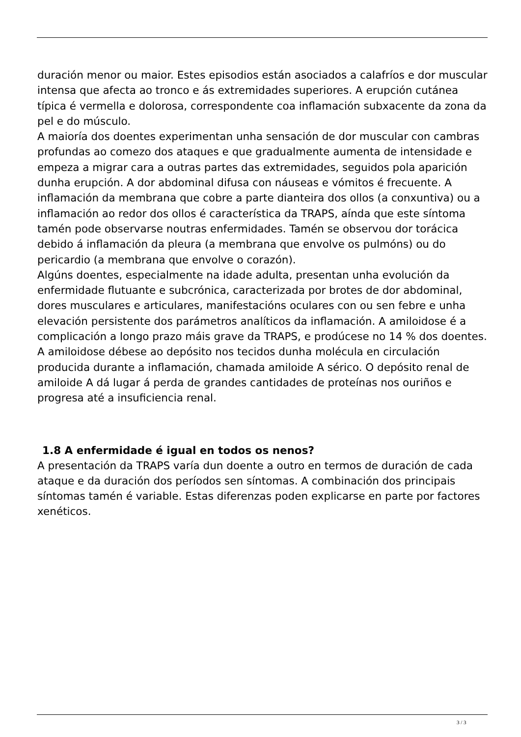duración menor ou maior. Estes episodios están asociados a calafríos e dor muscular intensa que afecta ao tronco e ás extremidades superiores. A erupción cutánea típica é vermella e dolorosa, correspondente coa inflamación subxacente da zona da pel e do músculo.
A maioría dos doentes experimentan unha sensación de dor muscular con cambras profundas ao comezo dos ataques e que gradualmente aumenta de intensidade e empeza a migrar cara a outras partes das extremidades, seguidos pola aparición dunha erupción. A dor abdominal difusa con náuseas e vómitos é frecuente. A inflamación da membrana que cobre a parte dianteira dos ollos (a conxuntiva) ou a inflamación ao redor dos ollos é característica da TRAPS, aínda que este síntoma tamén pode observarse noutras enfermidades. Tamén se observou dor torácica debido á inflamación da pleura (a membrana que envolve os pulmóns) ou do pericardio (a membrana que envolve o corazón).
Algúns doentes, especialmente na idade adulta, presentan unha evolución da enfermidade flutuante e subcrónica, caracterizada por brotes de dor abdominal, dores musculares e articulares, manifestacións oculares con ou sen febre e unha elevación persistente dos parámetros analíticos da inflamación. A amiloidose é a complicación a longo prazo máis grave da TRAPS, e prodúcese no 14 % dos doentes. A amiloidose débese ao depósito nos tecidos dunha molécula en circulación producida durante a inflamación, chamada amiloide A sérico. O depósito renal de amiloide A dá lugar á perda de grandes cantidades de proteínas nos ouriños e progresa até a insuficiencia renal.
1.8 A enfermidade é igual en todos os nenos?
A presentación da TRAPS varía dun doente a outro en termos de duración de cada ataque e da duración dos períodos sen síntomas. A combinación dos principais síntomas tamén é variable. Estas diferenzas poden explicarse en parte por factores xenéticos.
3 / 3